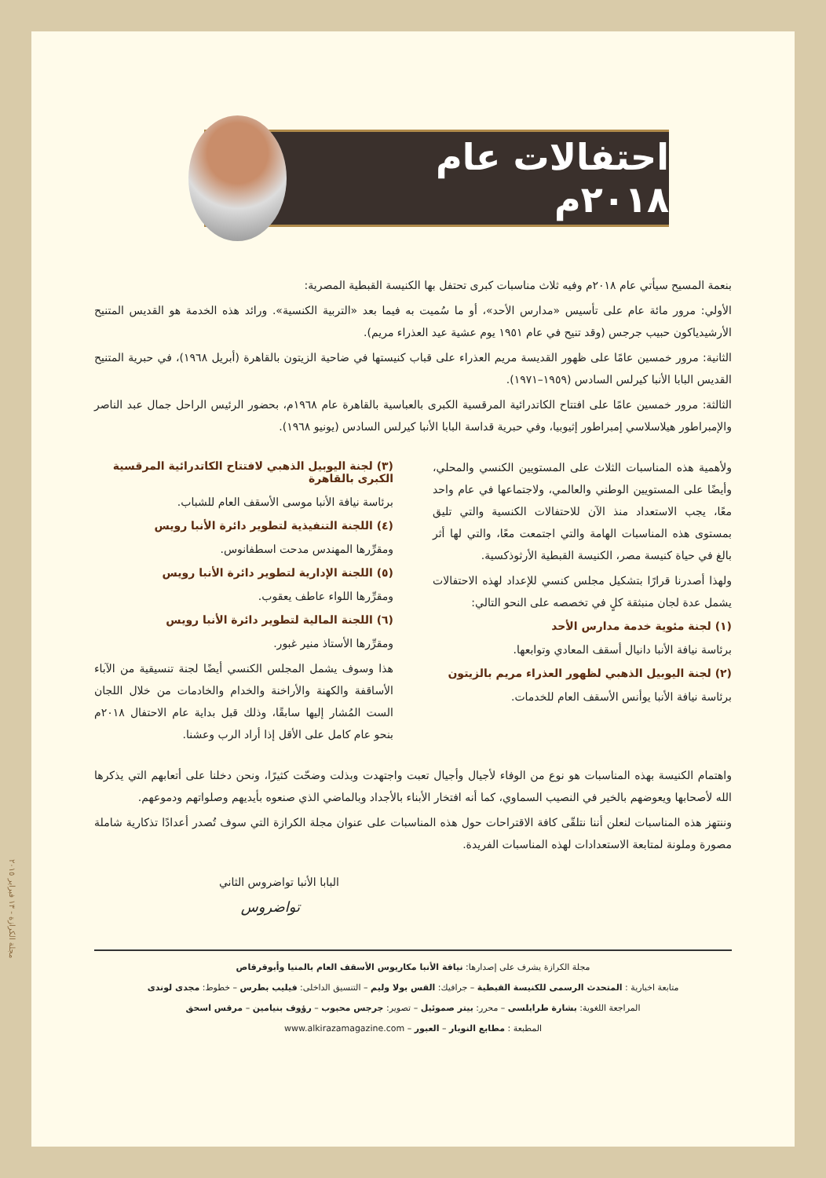احتفالات عام ٢٠١٨م
بنعمة المسيح سيأتي عام ٢٠١٨م وفيه ثلاث مناسبات كبرى تحتفل بها الكنيسة القبطية المصرية:
الأولي: مرور مائة عام على تأسيس «مدارس الأحد»، أو ما سُميت به فيما بعد «التربية الكنسية». ورائد هذه الخدمة هو القديس المتنيح الأرشيدياكون حبيب جرجس (وقد تنيح في عام ١٩٥١ يوم عشية عيد العذراء مريم).
الثانية: مرور خمسين عامًا على ظهور القديسة مريم العذراء على قباب كنيستها في ضاحية الزيتون بالقاهرة (أبريل ١٩٦٨)، في حبرية المتنيح القديس البابا الأنبا كيرلس السادس (١٩٥٩–١٩٧١).
الثالثة: مرور خمسين عامًا على افتتاح الكاتدرائية المرقسية الكبرى بالعباسية بالقاهرة عام ١٩٦٨م، بحضور الرئيس الراحل جمال عبد الناصر والإمبراطور هيلاسلاسي إمبراطور إثيوبيا، وفي حبرية قداسة البابا الأنبا كيرلس السادس (يونيو ١٩٦٨).
ولأهمية هذه المناسبات الثلاث على المستويين الكنسي والمحلي، وأيضًا على المستويين الوطني والعالمي، ولاجتماعها في عام واحد معًا، يجب الاستعداد منذ الآن للاحتفالات الكنسية والتي تليق بمستوى هذه المناسبات الهامة والتي اجتمعت معًا، والتي لها أثر بالغ في حياة كنيسة مصر، الكنيسة القبطية الأرثوذكسية.
ولهذا أصدرنا قرارًا بتشكيل مجلس كنسي للإعداد لهذه الاحتفالات يشمل عدة لجان منبثقة كلٍ في تخصصه على النحو التالي:
(١) لجنة مئوية خدمة مدارس الأحد
برئاسة نيافة الأنبا دانيال أسقف المعادي وتوابعها.
(٢) لجنة اليوبيل الذهبي لظهور العذراء مريم بالزيتون
برئاسة نيافة الأنبا يوأنس الأسقف العام للخدمات.
(٣) لجنة اليوبيل الذهبي لافتتاح الكاتدرائية المرقسية الكبرى بالقاهرة
برئاسة نيافة الأنبا موسى الأسقف العام للشباب.
(٤) اللجنة التنفيذية لتطوير دائرة الأنبا رويس
ومقرِّرها المهندس مدحت اسطفانوس.
(٥) اللجنة الإدارية لتطوير دائرة الأنبا رويس
ومقرِّرها اللواء عاطف يعقوب.
(٦) اللجنة المالية لتطوير دائرة الأنبا رويس
ومقرِّرها الأستاذ منير غبور.
هذا وسوف يشمل المجلس الكنسي أيضًا لجنة تنسيقية من الآباء الأساقفة والكهنة والأراخنة والخدام والخادمات من خلال اللجان الست المُشار إليها سابقًا، وذلك قبل بداية عام الاحتفال ٢٠١٨م بنحو عام كامل على الأقل إذا أراد الرب وعشنا.
واهتمام الكنيسة بهذه المناسبات هو نوع من الوفاء لأجيال وأجيال تعبت واجتهدت وبذلت وضحّت كثيرًا، ونحن دخلنا على أتعابهم التي يذكرها الله لأصحابها ويعوضهم بالخير في النصيب السماوي، كما أنه افتخار الأبناء بالأجداد وبالماضي الذي صنعوه بأيديهم وصلواتهم ودموعهم.
وننتهز هذه المناسبات لنعلن أننا نتلقّى كافة الاقتراحات حول هذه المناسبات على عنوان مجلة الكرازة التي سوف تُصدر أعدادًا تذكارية شاملة مصورة وملونة لمتابعة الاستعدادات لهذه المناسبات الفريدة.
البابا الأنبا تواضروس الثاني
تواضروس
مجلة الكرازة يشرف على إصدارها: نيافة الأنبا مكاريوس الأسقف العام بالمنيا وأبوقرقاص
متابعة اخبارية : المتحدث الرسمى للكنيسة القبطية – جرافيك: القس بولا وليم – التنسيق الداخلى: فيليب بطرس – خطوط: مجدى لوندى
المراجعة اللغوية: بشارة طرابلسى – محرر: بيتر صموئيل – تصوير: جرجس محبوب – رؤوف بنيامين – مرقس اسحق
المطبعة : مطابع النوبار – العبور – www.alkirazamagazine.com
مجلة الكرازة - ١٣ فبراير ٢٠١٥